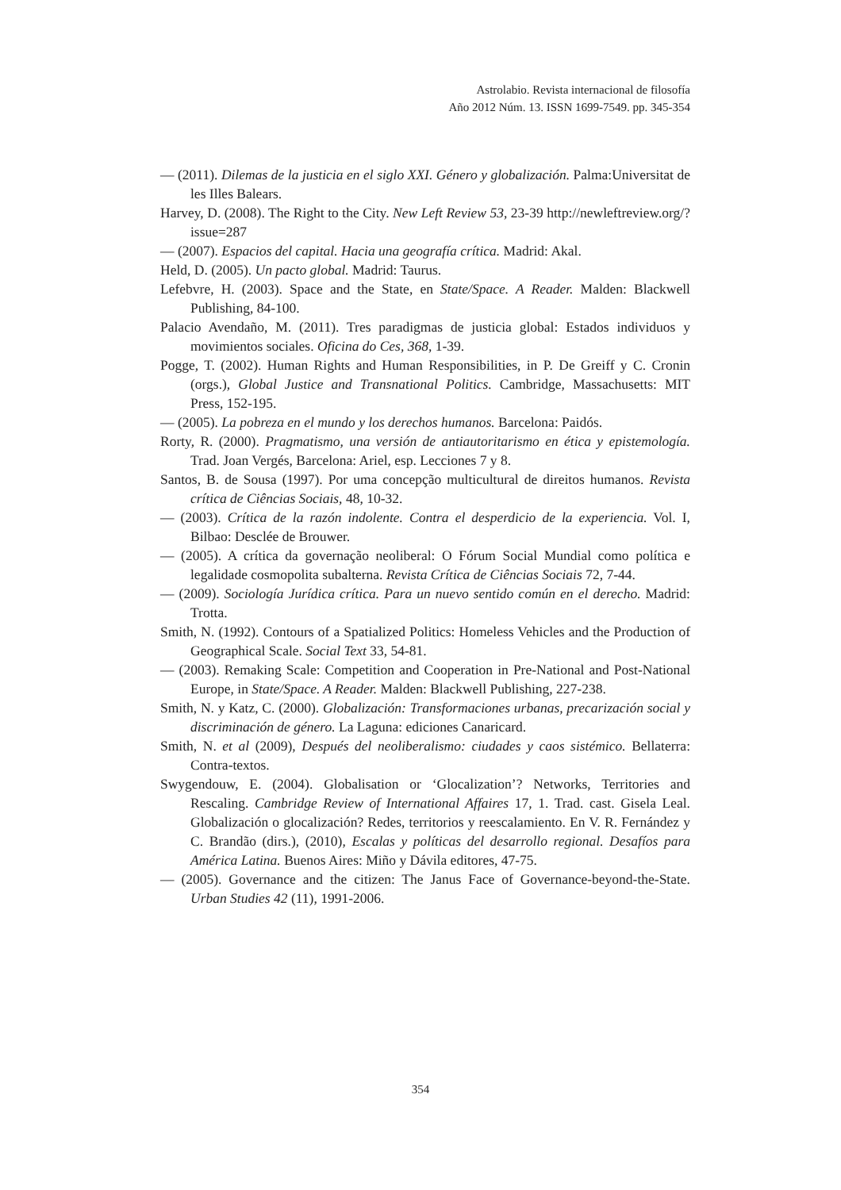Astrolabio. Revista internacional de filosofía
Año 2012 Núm. 13. ISSN 1699-7549. pp. 345-354
— (2011). Dilemas de la justicia en el siglo XXI. Género y globalización. Palma:Universitat de les Illes Balears.
Harvey, D. (2008). The Right to the City. New Left Review 53, 23-39 http://newleftreview.org/?issue=287
— (2007). Espacios del capital. Hacia una geografía crítica. Madrid: Akal.
Held, D. (2005). Un pacto global. Madrid: Taurus.
Lefebvre, H. (2003). Space and the State, en State/Space. A Reader. Malden: Blackwell Publishing, 84-100.
Palacio Avendaño, M. (2011). Tres paradigmas de justicia global: Estados individuos y movimientos sociales. Oficina do Ces, 368, 1-39.
Pogge, T. (2002). Human Rights and Human Responsibilities, in P. De Greiff y C. Cronin (orgs.), Global Justice and Transnational Politics. Cambridge, Massachusetts: MIT Press, 152-195.
— (2005). La pobreza en el mundo y los derechos humanos. Barcelona: Paidós.
Rorty, R. (2000). Pragmatismo, una versión de antiautoritarismo en ética y epistemología. Trad. Joan Vergés, Barcelona: Ariel, esp. Lecciones 7 y 8.
Santos, B. de Sousa (1997). Por uma concepção multicultural de direitos humanos. Revista crítica de Ciências Sociais, 48, 10-32.
— (2003). Crítica de la razón indolente. Contra el desperdicio de la experiencia. Vol. I, Bilbao: Desclée de Brouwer.
— (2005). A crítica da governação neoliberal: O Fórum Social Mundial como política e legalidade cosmopolita subalterna. Revista Crítica de Ciências Sociais 72, 7-44.
— (2009). Sociología Jurídica crítica. Para un nuevo sentido común en el derecho. Madrid: Trotta.
Smith, N. (1992). Contours of a Spatialized Politics: Homeless Vehicles and the Production of Geographical Scale. Social Text 33, 54-81.
— (2003). Remaking Scale: Competition and Cooperation in Pre-National and Post-National Europe, in State/Space. A Reader. Malden: Blackwell Publishing, 227-238.
Smith, N. y Katz, C. (2000). Globalización: Transformaciones urbanas, precarización social y discriminación de género. La Laguna: ediciones Canaricard.
Smith, N. et al (2009), Después del neoliberalismo: ciudades y caos sistémico. Bellaterra: Contra-textos.
Swygendouw, E. (2004). Globalisation or ‘Glocalization’? Networks, Territories and Rescaling. Cambridge Review of International Affaires 17, 1. Trad. cast. Gisela Leal. Globalización o glocalización? Redes, territorios y reescalamiento. En V. R. Fernández y C. Brandão (dirs.), (2010), Escalas y políticas del desarrollo regional. Desafíos para América Latina. Buenos Aires: Miño y Dávila editores, 47-75.
— (2005). Governance and the citizen: The Janus Face of Governance-beyond-the-State. Urban Studies 42 (11), 1991-2006.
354